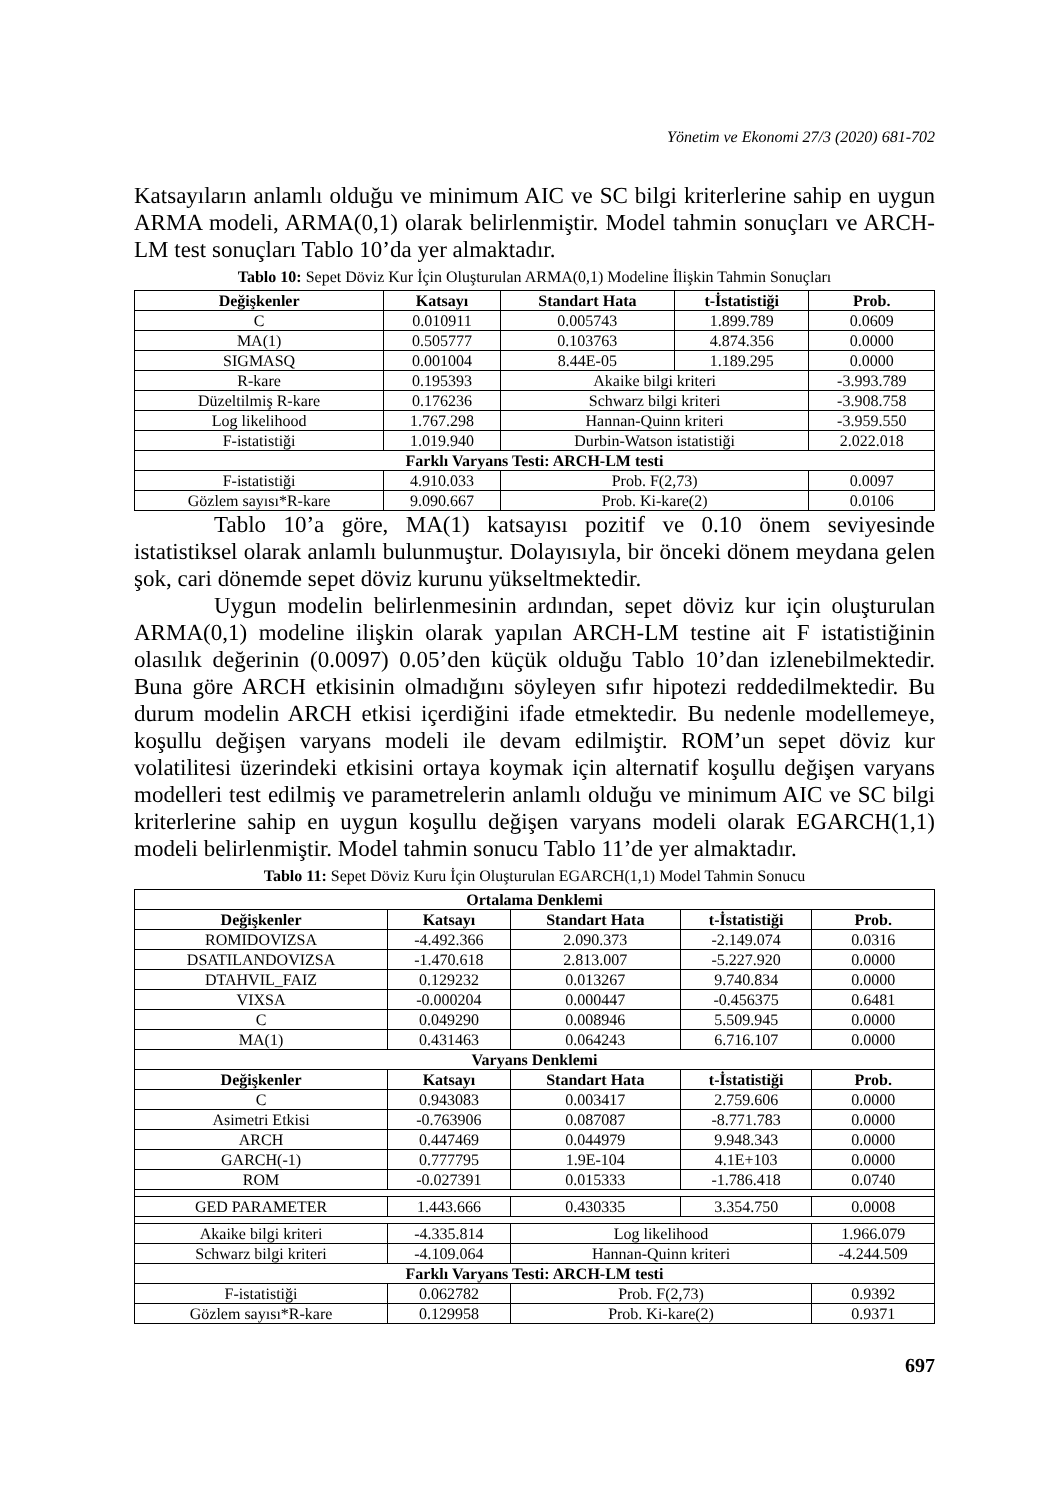Yönetim ve Ekonomi 27/3 (2020) 681-702
Katsayıların anlamlı olduğu ve minimum AIC ve SC bilgi kriterlerine sahip en uygun ARMA modeli, ARMA(0,1) olarak belirlenmiştir. Model tahmin sonuçları ve ARCH-LM test sonuçları Tablo 10’da yer almaktadır.
Tablo 10: Sepet Döviz Kur İçin Oluşturulan ARMA(0,1) Modeline İlişkin Tahmin Sonuçları
| Değişkenler | Katsayı | Standart Hata | t-İstatistiği | Prob. |
| --- | --- | --- | --- | --- |
| C | 0.010911 | 0.005743 | 1.899.789 | 0.0609 |
| MA(1) | 0.505777 | 0.103763 | 4.874.356 | 0.0000 |
| SIGMASQ | 0.001004 | 8.44E-05 | 1.189.295 | 0.0000 |
| R-kare | 0.195393 | Akaike bilgi kriteri | | -3.993.789 |
| Düzeltilmiş R-kare | 0.176236 | Schwarz bilgi kriteri | | -3.908.758 |
| Log likelihood | 1.767.298 | Hannan-Quinn kriteri | | -3.959.550 |
| F-istatistiği | 1.019.940 | Durbin-Watson istatistiği | | 2.022.018 |
| Farklı Varyans Testi: ARCH-LM testi | | | | |
| F-istatistiği | 4.910.033 | Prob. F(2,73) | | 0.0097 |
| Gözlem sayısı*R-kare | 9.090.667 | Prob. Ki-kare(2) | | 0.0106 |
Tablo 10’a göre, MA(1) katsayısı pozitif ve 0.10 önem seviyesinde istatistiksel olarak anlamlı bulunmuştur. Dolayısıyla, bir önceki dönem meydana gelen şok, cari dönemde sepet döviz kurunu yükseltmektedir.
Uygun modelin belirlenmesinin ardından, sepet döviz kur için oluşturulan ARMA(0,1) modeline ilişkin olarak yapılan ARCH-LM testine ait F istatistiğinin olasılık değerinin (0.0097) 0.05’den küçük olduğu Tablo 10’dan izlenebilmektedir. Buna göre ARCH etkisinin olmadığını söyleyen sıfır hipotezi reddedilmektedir. Bu durum modelin ARCH etkisi içerdiğini ifade etmektedir. Bu nedenle modellemeye, koşullu değişen varyans modeli ile devam edilmiştir. ROM’un sepet döviz kur volatilitesi üzerindeki etkisini ortaya koymak için alternatif koşullu değişen varyans modelleri test edilmiş ve parametrelerin anlamlı olduğu ve minimum AIC ve SC bilgi kriterlerine sahip en uygun koşullu değişen varyans modeli olarak EGARCH(1,1) modeli belirlenmiştir. Model tahmin sonucu Tablo 11’de yer almaktadır.
Tablo 11: Sepet Döviz Kuru İçin Oluşturulan EGARCH(1,1) Model Tahmin Sonucu
| Ortalama Denklemi | | | | |
| --- | --- | --- | --- | --- |
| Değişkenler | Katsayı | Standart Hata | t-İstatistiği | Prob. |
| ROMIDOVIZSA | -4.492.366 | 2.090.373 | -2.149.074 | 0.0316 |
| DSATILANDOVIZSA | -1.470.618 | 2.813.007 | -5.227.920 | 0.0000 |
| DTAHVIL_FAIZ | 0.129232 | 0.013267 | 9.740.834 | 0.0000 |
| VIXSA | -0.000204 | 0.000447 | -0.456375 | 0.6481 |
| C | 0.049290 | 0.008946 | 5.509.945 | 0.0000 |
| MA(1) | 0.431463 | 0.064243 | 6.716.107 | 0.0000 |
| Varyans Denklemi | | | | |
| Değişkenler | Katsayı | Standart Hata | t-İstatistiği | Prob. |
| C | 0.943083 | 0.003417 | 2.759.606 | 0.0000 |
| Asimetri Etkisi | -0.763906 | 0.087087 | -8.771.783 | 0.0000 |
| ARCH | 0.447469 | 0.044979 | 9.948.343 | 0.0000 |
| GARCH(-1) | 0.777795 | 1.9E-104 | 4.1E+103 | 0.0000 |
| ROM | -0.027391 | 0.015333 | -1.786.418 | 0.0740 |
| GED PARAMETER | 1.443.666 | 0.430335 | 3.354.750 | 0.0008 |
| Akaike bilgi kriteri | -4.335.814 | Log likelihood | | 1.966.079 |
| Schwarz bilgi kriteri | -4.109.064 | Hannan-Quinn kriteri | | -4.244.509 |
| Farklı Varyans Testi: ARCH-LM testi | | | | |
| F-istatistiği | 0.062782 | Prob. F(2,73) | | 0.9392 |
| Gözlem sayısı*R-kare | 0.129958 | Prob. Ki-kare(2) | | 0.9371 |
697